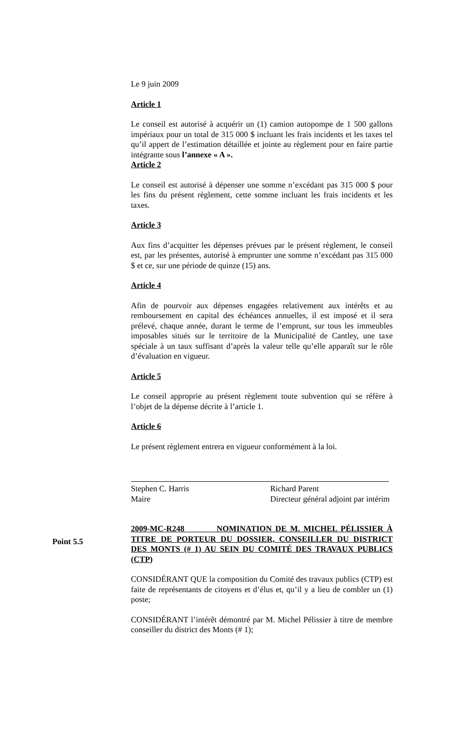Le 9 juin 2009
Article 1
Le conseil est autorisé à acquérir un (1) camion autopompe de 1 500 gallons impériaux pour un total de 315 000 $ incluant les frais incidents et les taxes tel qu’il appert de l’estimation détaillée et jointe au règlement pour en faire partie intégrante sous l’annexe « A ».
Article 2
Le conseil est autorisé à dépenser une somme n’excédant pas 315 000 $ pour les fins du présent règlement, cette somme incluant les frais incidents et les taxes.
Article 3
Aux fins d’acquitter les dépenses prévues par le présent règlement, le conseil est, par les présentes, autorisé à emprunter une somme n’excédant pas 315 000 $ et ce, sur une période de quinze (15) ans.
Article 4
Afin de pourvoir aux dépenses engagées relativement aux intérêts et au remboursement en capital des échéances annuelles, il est imposé et il sera prélevé, chaque année, durant le terme de l’emprunt, sur tous les immeubles imposables situés sur le territoire de la Municipalité de Cantley, une taxe spéciale à un taux suffisant d’après la valeur telle qu’elle apparaît sur le rôle d’évaluation en vigueur.
Article 5
Le conseil approprie au présent règlement toute subvention qui se réfère à l’objet de la dépense décrite à l’article 1.
Article 6
Le présent règlement entrera en vigueur conformément à la loi.
Stephen C. Harris
Maire
Richard Parent
Directeur général adjoint par intérim
2009-MC-R248 NOMINATION DE M. MICHEL PÉLISSIER À TITRE DE PORTEUR DU DOSSIER, CONSEILLER DU DISTRICT DES MONTS (# 1) AU SEIN DU COMITÉ DES TRAVAUX PUBLICS (CTP)
CONSIDÉRANT QUE la composition du Comité des travaux publics (CTP) est faite de représentants de citoyens et d’élus et, qu’il y a lieu de combler un (1) poste;
CONSIDÉRANT l’intérêt démontré par M. Michel Pélissier à titre de membre conseiller du district des Monts (# 1);
Point 5.5